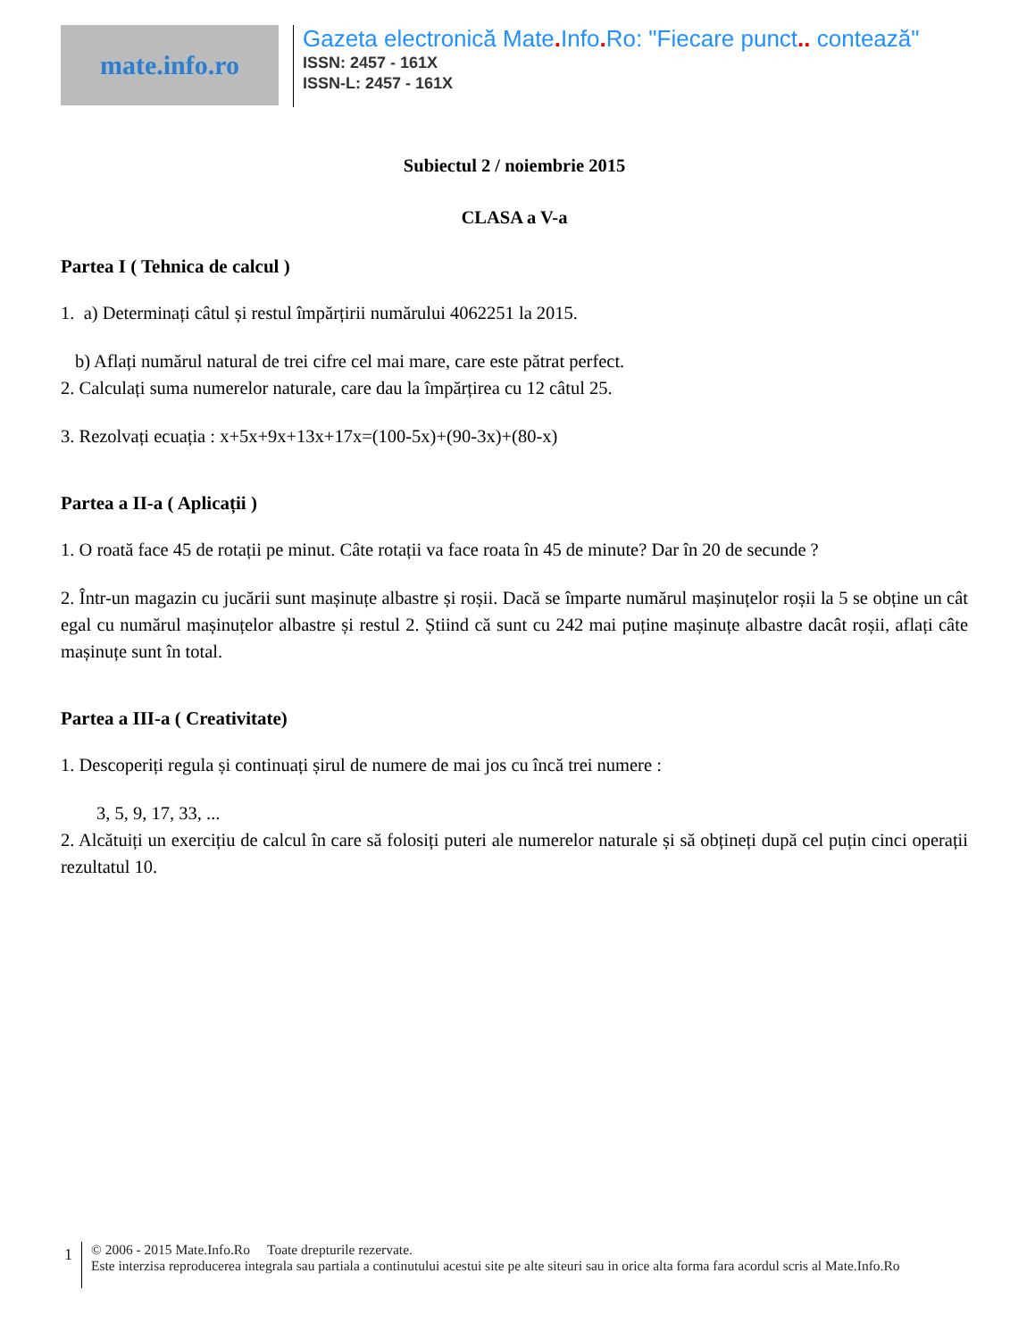mate.info.ro
Gazeta electronică Mate. Info. Ro: "Fiecare punct.. contează"
ISSN: 2457 - 161X
ISSN-L: 2457 - 161X
Subiectul 2 / noiembrie 2015
CLASA a V-a
Partea I ( Tehnica de calcul )
1. a) Determinați câtul și restul împărțirii numărului 4062251 la 2015.
b) Aflați numărul natural de trei cifre cel mai mare, care este pătrat perfect.
2. Calculați suma numerelor naturale, care dau la împărțirea cu 12 câtul 25.
3. Rezolvați ecuația : x+5x+9x+13x+17x=(100-5x)+(90-3x)+(80-x)
Partea a II-a ( Aplicații )
1. O roată face 45 de rotații pe minut. Câte rotații va face roata în 45 de minute? Dar în 20 de secunde ?
2. Într-un magazin cu jucării sunt mașinuțe albastre și roșii. Dacă se împarte numărul mașinuțelor roșii la 5 se obține un cât egal cu numărul mașinuțelor albastre și restul 2. Știind că sunt cu 242 mai puține mașinuțe albastre dacât roșii, aflați câte mașinuțe sunt în total.
Partea a III-a ( Creativitate)
1. Descoperiți regula și continuați șirul de numere de mai jos cu încă trei numere :
3, 5, 9, 17, 33, ...
2. Alcătuiți un exercițiu de calcul în care să folosiți puteri ale numerelor naturale și să obțineți după cel puțin cinci operații rezultatul 10.
1
© 2006 - 2015 Mate.Info.Ro Toate drepturile rezervate.
Este interzisa reproducerea integrala sau partiala a continutului acestui site pe alte siteuri sau in orice alta forma fara acordul scris al Mate.Info.Ro